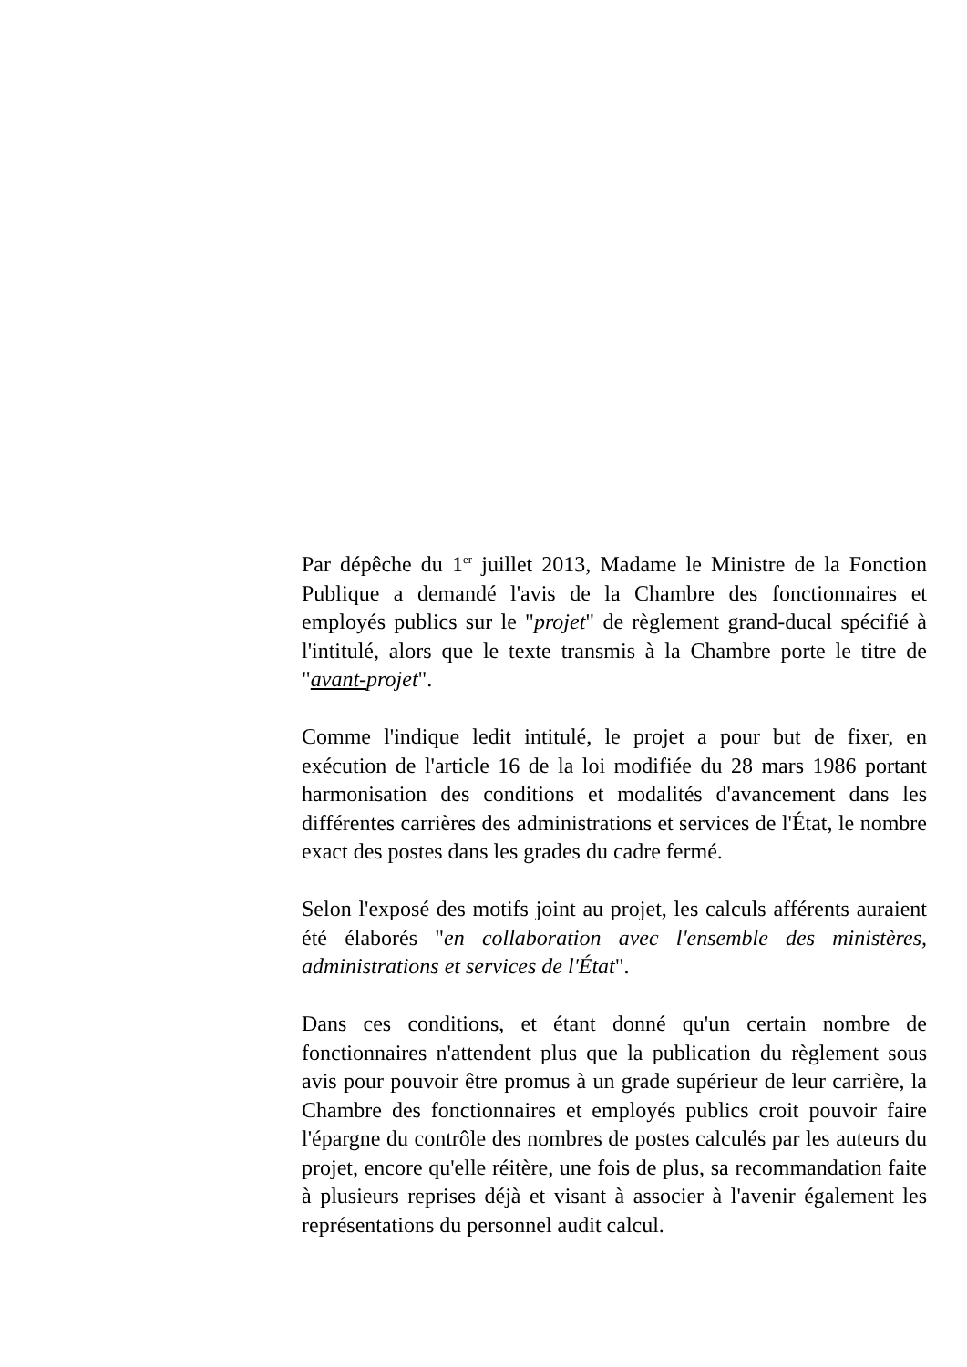Par dépêche du 1<sup>er</sup> juillet 2013, Madame le Ministre de la Fonction Publique a demandé l'avis de la Chambre des fonctionnaires et employés publics sur le "projet" de règlement grand-ducal spécifié à l'intitulé, alors que le texte transmis à la Chambre porte le titre de "avant-projet".
Comme l'indique ledit intitulé, le projet a pour but de fixer, en exécution de l'article 16 de la loi modifiée du 28 mars 1986 portant harmonisation des conditions et modalités d'avancement dans les différentes carrières des administrations et services de l'État, le nombre exact des postes dans les grades du cadre fermé.
Selon l'exposé des motifs joint au projet, les calculs afférents auraient été élaborés "en collaboration avec l'ensemble des ministères, administrations et services de l'État".
Dans ces conditions, et étant donné qu'un certain nombre de fonctionnaires n'attendent plus que la publication du règlement sous avis pour pouvoir être promus à un grade supérieur de leur carrière, la Chambre des fonctionnaires et employés publics croit pouvoir faire l'épargne du contrôle des nombres de postes calculés par les auteurs du projet, encore qu'elle réitère, une fois de plus, sa recommandation faite à plusieurs reprises déjà et visant à associer à l'avenir également les représentations du personnel audit calcul.